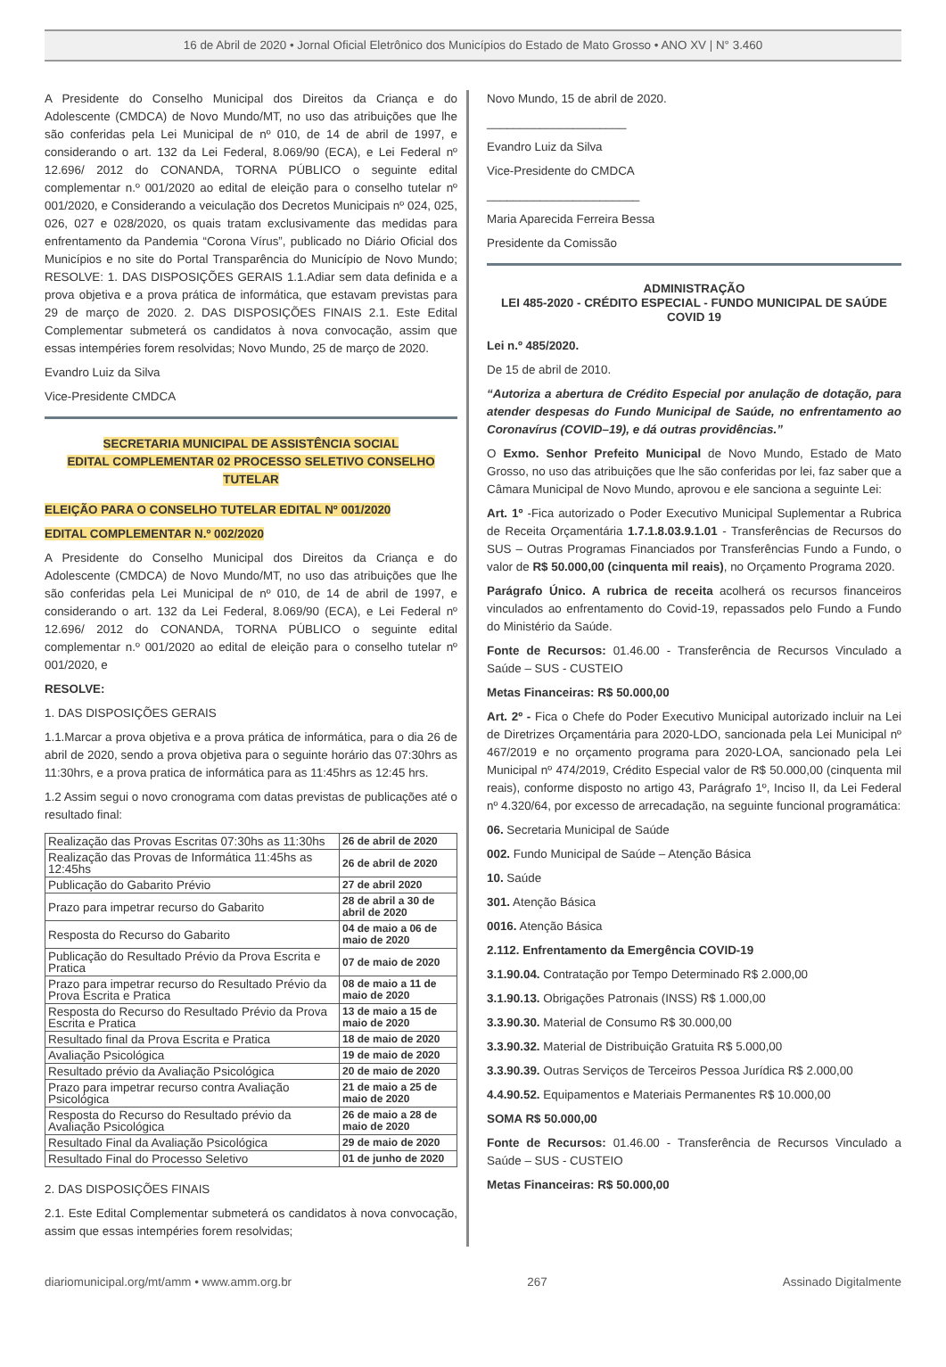16 de Abril de 2020 • Jornal Oficial Eletrônico dos Municípios do Estado de Mato Grosso • ANO XV | N° 3.460
A Presidente do Conselho Municipal dos Direitos da Criança e do Adolescente (CMDCA) de Novo Mundo/MT, no uso das atribuições que lhe são conferidas pela Lei Municipal de nº 010, de 14 de abril de 1997, e considerando o art. 132 da Lei Federal, 8.069/90 (ECA), e Lei Federal nº 12.696/ 2012 do CONANDA, TORNA PÚBLICO o seguinte edital complementar n.º 001/2020 ao edital de eleição para o conselho tutelar nº 001/2020, e Considerando a veiculação dos Decretos Municipais nº 024, 025, 026, 027 e 028/2020, os quais tratam exclusivamente das medidas para enfrentamento da Pandemia “Corona Vírus”, publicado no Diário Oficial dos Municípios e no site do Portal Transparência do Município de Novo Mundo; RESOLVE: 1. DAS DISPOSIÇÕES GERAIS 1.1.Adiar sem data definida e a prova objetiva e a prova prática de informática, que estavam previstas para 29 de março de 2020. 2. DAS DISPOSIÇÕES FINAIS 2.1. Este Edital Complementar submeterá os candidatos à nova convocação, assim que essas intempéries forem resolvidas; Novo Mundo, 25 de março de 2020.
Evandro Luiz da Silva
Vice-Presidente CMDCA
SECRETARIA MUNICIPAL DE ASSISTÊNCIA SOCIAL
EDITAL COMPLEMENTAR 02 PROCESSO SELETIVO CONSELHO TUTELAR
ELEIÇÃO PARA O CONSELHO TUTELAR EDITAL Nº 001/2020
EDITAL COMPLEMENTAR N.º 002/2020
A Presidente do Conselho Municipal dos Direitos da Criança e do Adolescente (CMDCA) de Novo Mundo/MT, no uso das atribuições que lhe são conferidas pela Lei Municipal de nº 010, de 14 de abril de 1997, e considerando o art. 132 da Lei Federal, 8.069/90 (ECA), e Lei Federal nº 12.696/ 2012 do CONANDA, TORNA PÚBLICO o seguinte edital complementar n.º 001/2020 ao edital de eleição para o conselho tutelar nº 001/2020, e
RESOLVE:
1. DAS DISPOSIÇÕES GERAIS
1.1.Marcar a prova objetiva e a prova prática de informática, para o dia 26 de abril de 2020, sendo a prova objetiva para o seguinte horário das 07:30hrs as 11:30hrs, e a prova pratica de informática para as 11:45hrs as 12:45 hrs.
1.2 Assim segui o novo cronograma com datas previstas de publicações até o resultado final:
| Realização das Provas Escritas 07:30hs as 11:30hs | 26 de abril de 2020 |
| Realização das Provas de Informática 11:45hs as 12:45hs | 26 de abril de 2020 |
| Publicação do Gabarito Prévio | 27 de abril 2020 |
| Prazo para impetrar recurso do Gabarito | 28 de abril a 30 de abril de 2020 |
| Resposta do Recurso do Gabarito | 04 de maio a 06 de maio de 2020 |
| Publicação do Resultado Prévio da Prova Escrita e Pratica | 07 de maio de 2020 |
| Prazo para impetrar recurso do Resultado Prévio da Prova Escrita e Pratica | 08 de maio a 11 de maio de 2020 |
| Resposta do Recurso do Resultado Prévio da Prova Escrita e Pratica | 13 de maio a 15 de maio de 2020 |
| Resultado final da Prova Escrita e Pratica | 18 de maio de 2020 |
| Avaliação Psicológica | 19 de maio de 2020 |
| Resultado prévio da Avaliação Psicológica | 20 de maio de 2020 |
| Prazo para impetrar recurso contra Avaliação Psicológica | 21 de maio a 25 de maio de 2020 |
| Resposta do Recurso do Resultado prévio da Avaliação Psicológica | 26 de maio a 28 de maio de 2020 |
| Resultado Final da Avaliação Psicológica | 29 de maio de 2020 |
| Resultado Final do Processo Seletivo | 01 de junho de 2020 |
2. DAS DISPOSIÇÕES FINAIS
2.1. Este Edital Complementar submeterá os candidatos à nova convocação, assim que essas intempéries forem resolvidas;
Novo Mundo, 15 de abril de 2020.
_____________________
Evandro Luiz da Silva
Vice-Presidente do CMDCA
_______________________
Maria Aparecida Ferreira Bessa
Presidente da Comissão
ADMINISTRAÇÃO
LEI 485-2020 - CRÉDITO ESPECIAL - FUNDO MUNICIPAL DE SAÚDE COVID 19
Lei n.º 485/2020.
De 15 de abril de 2010.
“Autoriza a abertura de Crédito Especial por anulação de dotação, para atender despesas do Fundo Municipal de Saúde, no enfrentamento ao Coronavírus (COVID–19), e dá outras providências.”
O Exmo. Senhor Prefeito Municipal de Novo Mundo, Estado de Mato Grosso, no uso das atribuições que lhe são conferidas por lei, faz saber que a Câmara Municipal de Novo Mundo, aprovou e ele sanciona a seguinte Lei:
Art. 1º -Fica autorizado o Poder Executivo Municipal Suplementar a Rubrica de Receita Orçamentária 1.7.1.8.03.9.1.01 - Transferências de Recursos do SUS – Outras Programas Financiados por Transferências Fundo a Fundo, o valor de R$ 50.000,00 (cinquenta mil reais), no Orçamento Programa 2020.
Parágrafo Único. A rubrica de receita acolherá os recursos financeiros vinculados ao enfrentamento do Covid-19, repassados pelo Fundo a Fundo do Ministério da Saúde.
Fonte de Recursos: 01.46.00 - Transferência de Recursos Vinculado a Saúde – SUS - CUSTEIO
Metas Financeiras: R$ 50.000,00
Art. 2º - Fica o Chefe do Poder Executivo Municipal autorizado incluir na Lei de Diretrizes Orçamentária para 2020-LDO, sancionada pela Lei Municipal nº 467/2019 e no orçamento programa para 2020-LOA, sancionado pela Lei Municipal nº 474/2019, Crédito Especial valor de R$ 50.000,00 (cinquenta mil reais), conforme disposto no artigo 43, Parágrafo 1º, Inciso II, da Lei Federal nº 4.320/64, por excesso de arrecadação, na seguinte funcional programática:
06. Secretaria Municipal de Saúde
002. Fundo Municipal de Saúde – Atenção Básica
10. Saúde
301. Atenção Básica
0016. Atenção Básica
2.112. Enfrentamento da Emergência COVID-19
3.1.90.04. Contratação por Tempo Determinado R$ 2.000,00
3.1.90.13. Obrigações Patronais (INSS) R$ 1.000,00
3.3.90.30. Material de Consumo R$ 30.000,00
3.3.90.32. Material de Distribuição Gratuita R$ 5.000,00
3.3.90.39. Outras Serviços de Terceiros Pessoa Jurídica R$ 2.000,00
4.4.90.52. Equipamentos e Materiais Permanentes R$ 10.000,00
SOMA R$ 50.000,00
Fonte de Recursos: 01.46.00 - Transferência de Recursos Vinculado a Saúde – SUS - CUSTEIO
Metas Financeiras: R$ 50.000,00
diariomunicipal.org/mt/amm • www.amm.org.br 267 Assinado Digitalmente